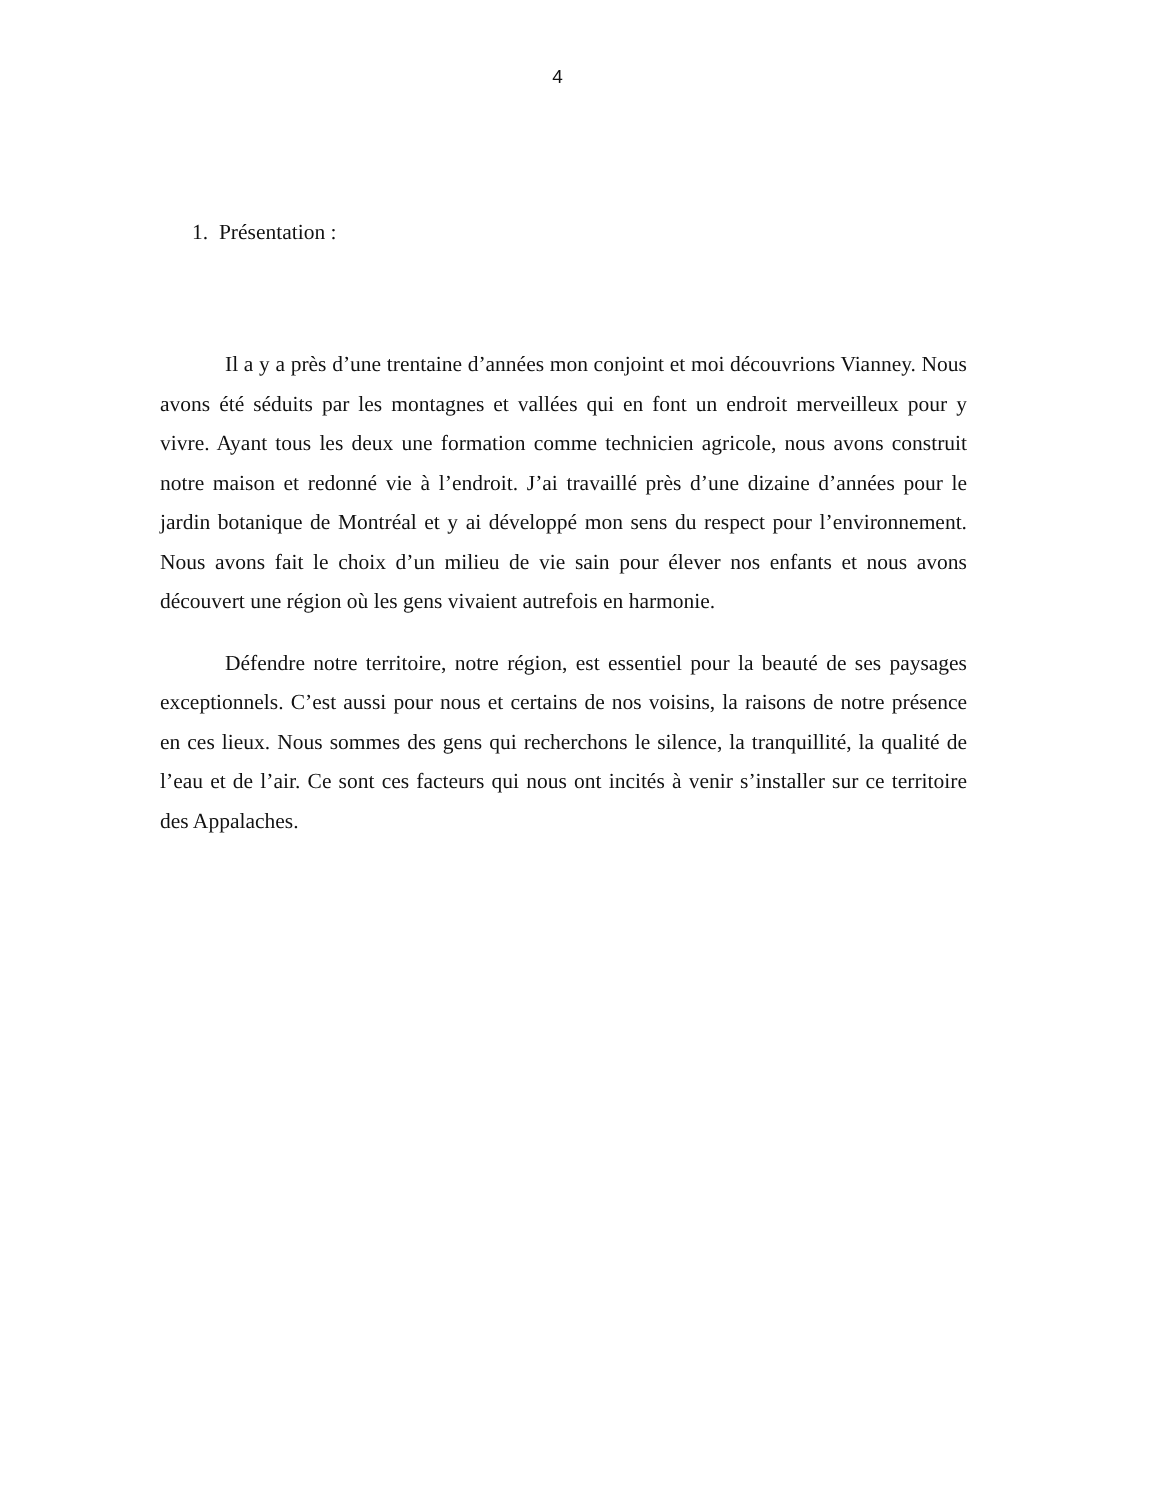4
1. Présentation :
Il a y a près d’une trentaine d’années mon conjoint et moi découvrions Vianney. Nous avons été séduits par les montagnes et vallées qui en font un endroit merveilleux pour y vivre. Ayant tous les deux une formation comme technicien agricole, nous avons construit notre maison et redonné vie à l’endroit. J’ai travaillé près d’une dizaine d’années pour le jardin botanique de Montréal et y ai développé mon sens du respect pour l’environnement. Nous avons fait le choix d’un milieu de vie sain pour élever nos enfants et nous avons découvert une région où les gens vivaient autrefois en harmonie.
Défendre notre territoire, notre région, est essentiel pour la beauté de ses paysages exceptionnels. C’est aussi pour nous et certains de nos voisins, la raisons de notre présence en ces lieux. Nous sommes des gens qui recherchons le silence, la tranquillité, la qualité de l’eau et de l’air. Ce sont ces facteurs qui nous ont incités à venir s’installer sur ce territoire des Appalaches.